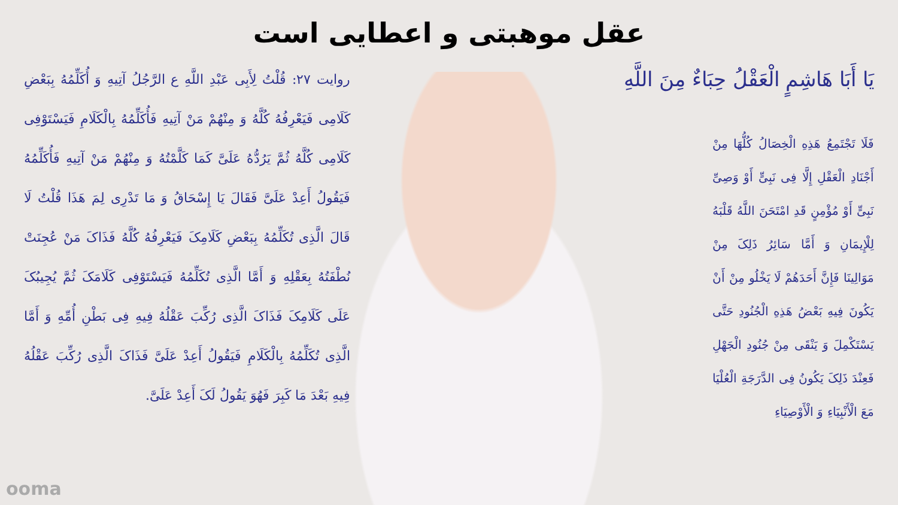عقل موهبتی و اعطایی است
يَا أَبَا هَاشِمٍ الْعَقْلُ حِبَاءٌ مِنَ اللَّهِ
فَلَا تَجْتَمِعُ هَذِهِ الْخِصَالُ كُلُّهَا مِنْ أَجْنَادِ الْعَقْلِ إِلَّا فِی نَبِیٍّ أَوْ وَصِیِّ نَبِیٍّ أَوْ مُؤْمِنٍ قَدِ امْتَحَنَ اللَّهُ قَلْبَهُ لِلْإِیمَانِ وَ أَمَّا سَائِرُ ذَلِکَ مِنْ مَوَالِینَا فَإِنَّ أَحَدَهُمْ لَا یَخْلُو مِنْ أَنْ یَکُونَ فِیهِ بَعْضُ هَذِهِ الْجُنُودِ حَتَّى یَسْتَکْمِلَ وَ یَنْقَى مِنْ جُنُودِ الْجَهْلِ فَعِنْدَ ذَلِکَ یَکُونُ فِی الدَّرَجَةِ الْعُلْیَا مَعَ الْأَنْبِیَاءِ وَ الْأَوْصِیَاءِ
روایت ۲۷: قُلْتُ لِأَبِی عَبْدِ اللَّهِ ع الرَّجُلُ آتِیهِ وَ أُکَلِّمُهُ بِبَعْضِ کَلَامِی فَیَعْرِفُهُ کُلَّهُ وَ مِنْهُمْ مَنْ آتِیهِ فَأُکَلِّمُهُ بِالْکَلَامِ فَیَسْتَوْفِی کَلَامِی کُلَّهُ ثُمَّ یَرُدُّهُ عَلَیَّ کَمَا کَلَّمْتُهُ وَ مِنْهُمْ مَنْ آتِیهِ فَأُکَلِّمُهُ فَیَقُولُ أَعِدْ عَلَیَّ فَقَالَ یَا إِسْحَاقُ وَ مَا تَدْرِی لِمَ هَذَا قُلْتُ لَا قَالَ الَّذِی تُکَلِّمُهُ بِبَعْضِ کَلَامِکَ فَیَعْرِفُهُ کُلَّهُ فَذَاکَ مَنْ عُجِنَتْ نُطْفَتُهُ بِعَقْلِهِ وَ أَمَّا الَّذِی تُکَلِّمُهُ فَیَسْتَوْفِی کَلَامَکَ ثُمَّ یُجِیبُکَ عَلَى کَلَامِکَ فَذَاکَ الَّذِی رُکِّبَ عَقْلُهُ فِیهِ فِی بَطْنِ أُمِّهِ وَ أَمَّا الَّذِی تُکَلِّمُهُ بِالْکَلَامِ فَیَقُولُ أَعِدْ عَلَیَّ فَذَاکَ الَّذِی رُکِّبَ عَقْلُهُ فِیهِ بَعْدَ مَا کَبِرَ فَهُوَ یَقُولُ لَکَ أَعِدْ عَلَیَّ.
ooma